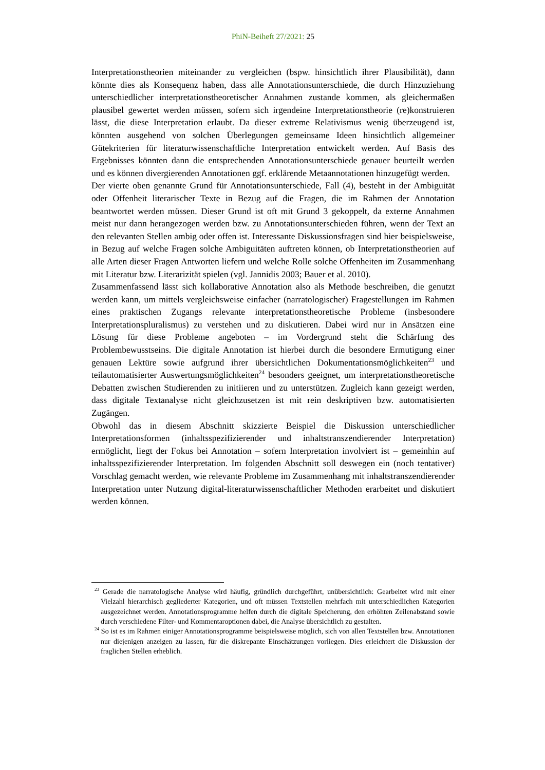PhiN-Beiheft 27/2021: 25
Interpretationstheorien miteinander zu vergleichen (bspw. hinsichtlich ihrer Plausibilität), dann könnte dies als Konsequenz haben, dass alle Annotationsunterschiede, die durch Hinzuziehung unterschiedlicher interpretationstheoretischer Annahmen zustande kommen, als gleichermaßen plausibel gewertet werden müssen, sofern sich irgendeine Interpretationstheorie (re)konstruieren lässt, die diese Interpretation erlaubt. Da dieser extreme Relativismus wenig überzeugend ist, könnten ausgehend von solchen Überlegungen gemeinsame Ideen hinsichtlich allgemeiner Gütekriterien für literaturwissenschaftliche Interpretation entwickelt werden. Auf Basis des Ergebnisses könnten dann die entsprechenden Annotationsunterschiede genauer beurteilt werden und es können divergierenden Annotationen ggf. erklärende Metaannotationen hinzugefügt werden.
Der vierte oben genannte Grund für Annotationsunterschiede, Fall (4), besteht in der Ambiguität oder Offenheit literarischer Texte in Bezug auf die Fragen, die im Rahmen der Annotation beantwortet werden müssen. Dieser Grund ist oft mit Grund 3 gekoppelt, da externe Annahmen meist nur dann herangezogen werden bzw. zu Annotationsunterschieden führen, wenn der Text an den relevanten Stellen ambig oder offen ist. Interessante Diskussionsfragen sind hier beispielsweise, in Bezug auf welche Fragen solche Ambiguitäten auftreten können, ob Interpretationstheorien auf alle Arten dieser Fragen Antworten liefern und welche Rolle solche Offenheiten im Zusammenhang mit Literatur bzw. Literarizität spielen (vgl. Jannidis 2003; Bauer et al. 2010).
Zusammenfassend lässt sich kollaborative Annotation also als Methode beschreiben, die genutzt werden kann, um mittels vergleichsweise einfacher (narratologischer) Fragestellungen im Rahmen eines praktischen Zugangs relevante interpretationstheoretische Probleme (insbesondere Interpretationspluralismus) zu verstehen und zu diskutieren. Dabei wird nur in Ansätzen eine Lösung für diese Probleme angeboten – im Vordergrund steht die Schärfung des Problembewusstseins. Die digitale Annotation ist hierbei durch die besondere Ermutigung einer genauen Lektüre sowie aufgrund ihrer übersichtlichen Dokumentationsmöglichkeiten<sup>23</sup> und teilautomatisierter Auswertungsmöglichkeiten<sup>24</sup> besonders geeignet, um interpretationstheoretische Debatten zwischen Studierenden zu initiieren und zu unterstützen. Zugleich kann gezeigt werden, dass digitale Textanalyse nicht gleichzusetzen ist mit rein deskriptiven bzw. automatisierten Zugängen.
Obwohl das in diesem Abschnitt skizzierte Beispiel die Diskussion unterschiedlicher Interpretationsformen (inhaltsspezifizierender und inhaltstranszendierender Interpretation) ermöglicht, liegt der Fokus bei Annotation – sofern Interpretation involviert ist – gemeinhin auf inhaltsspezifizierender Interpretation. Im folgenden Abschnitt soll deswegen ein (noch tentativer) Vorschlag gemacht werden, wie relevante Probleme im Zusammenhang mit inhaltstranszendierender Interpretation unter Nutzung digital-literaturwissenschaftlicher Methoden erarbeitet und diskutiert werden können.
<sup>23</sup> Gerade die narratologische Analyse wird häufig, gründlich durchgeführt, unübersichtlich: Gearbeitet wird mit einer Vielzahl hierarchisch gegliederter Kategorien, und oft müssen Textstellen mehrfach mit unterschiedlichen Kategorien ausgezeichnet werden. Annotationsprogramme helfen durch die digitale Speicherung, den erhöhten Zeilenabstand sowie durch verschiedene Filter- und Kommentaroptionen dabei, die Analyse übersichtlich zu gestalten.
<sup>24</sup> So ist es im Rahmen einiger Annotationsprogramme beispielsweise möglich, sich von allen Textstellen bzw. Annotationen nur diejenigen anzeigen zu lassen, für die diskrepante Einschätzungen vorliegen. Dies erleichtert die Diskussion der fraglichen Stellen erheblich.